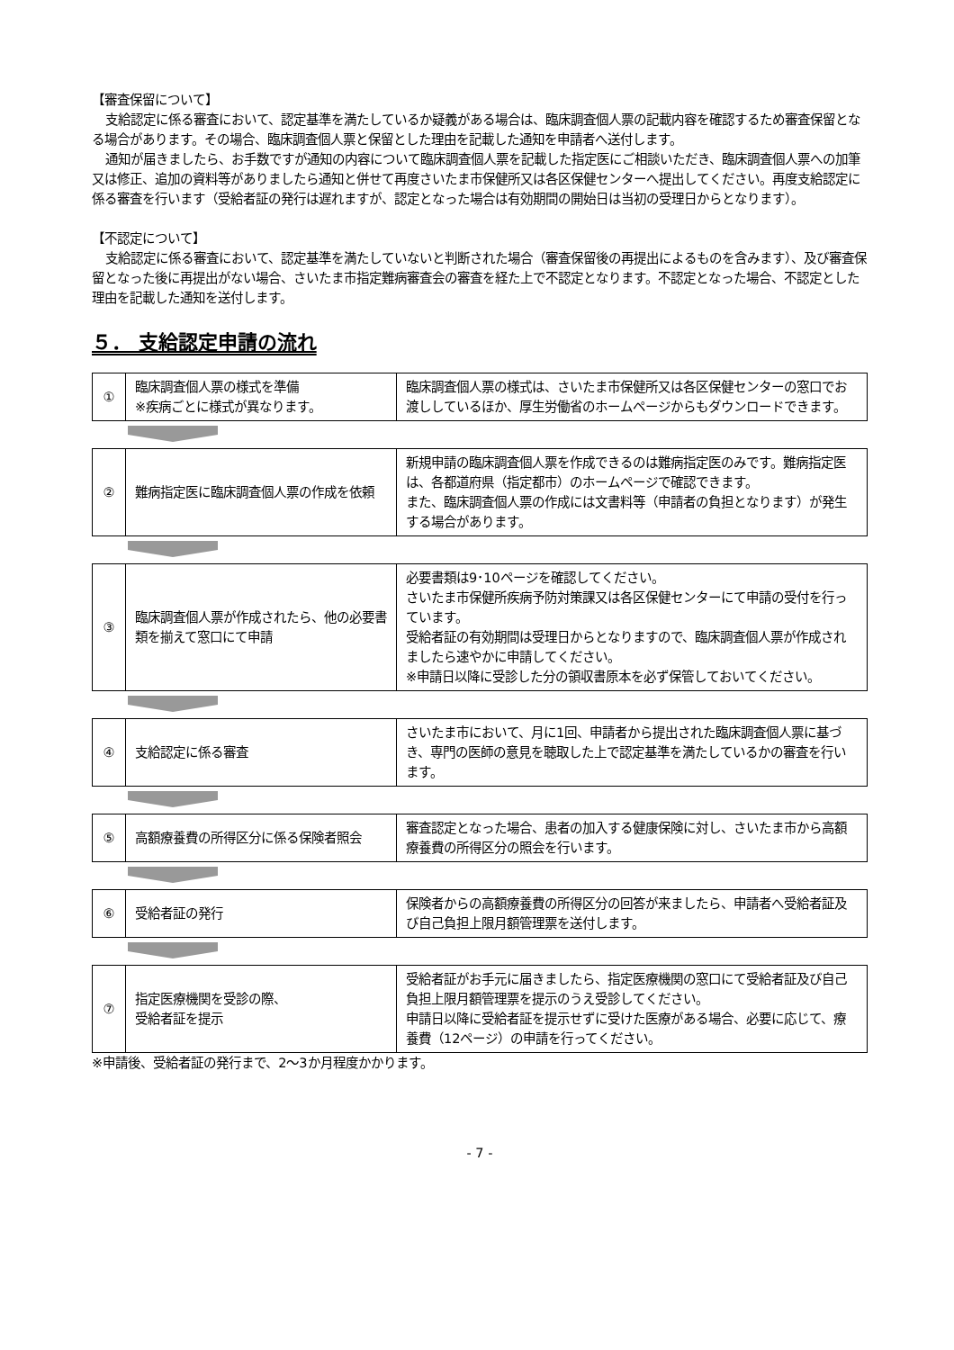【審査保留について】
支給認定に係る審査において、認定基準を満たしているか疑義がある場合は、臨床調査個人票の記載内容を確認するため審査保留となる場合があります。その場合、臨床調査個人票と保留とした理由を記載した通知を申請者へ送付します。
通知が届きましたら、お手数ですが通知の内容について臨床調査個人票を記載した指定医にご相談いただき、臨床調査個人票への加筆又は修正、追加の資料等がありましたら通知と併せて再度さいたま市保健所又は各区保健センターへ提出してください。再度支給認定に係る審査を行います（受給者証の発行は遅れますが、認定となった場合は有効期間の開始日は当初の受理日からとなります）。
【不認定について】
支給認定に係る審査において、認定基準を満たしていないと判断された場合（審査保留後の再提出によるものを含みます）、及び審査保留となった後に再提出がない場合、さいたま市指定難病審査会の審査を経た上で不認定となります。不認定となった場合、不認定とした理由を記載した通知を送付します。
５． 支給認定申請の流れ
| ① | 臨床調査個人票の様式を準備 ※疾病ごとに様式が異なります。 | 臨床調査個人票の様式は、さいたま市保健所又は各区保健センターの窓口でお渡ししているほか、厚生労働省のホームページからもダウンロードできます。 |
| ② | 難病指定医に臨床調査個人票の作成を依頼 | 新規申請の臨床調査個人票を作成できるのは難病指定医のみです。難病指定医は、各都道府県（指定都市）のホームページで確認できます。 また、臨床調査個人票の作成には文書料等（申請者の負担となります）が発生する場合があります。 |
| ③ | 臨床調査個人票が作成されたら、他の必要書類を揃えて窓口にて申請 | 必要書類は9･10ページを確認してください。 さいたま市保健所疾病予防対策課又は各区保健センターにて申請の受付を行っています。 受給者証の有効期間は受理日からとなりますので、臨床調査個人票が作成されましたら速やかに申請してください。 ※申請日以降に受診した分の領収書原本を必ず保管しておいてください。 |
| ④ | 支給認定に係る審査 | さいたま市において、月に1回、申請者から提出された臨床調査個人票に基づき、専門の医師の意見を聴取した上で認定基準を満たしているかの審査を行います。 |
| ⑤ | 高額療養費の所得区分に係る保険者照会 | 審査認定となった場合、患者の加入する健康保険に対し、さいたま市から高額療養費の所得区分の照会を行います。 |
| ⑥ | 受給者証の発行 | 保険者からの高額療養費の所得区分の回答が来ましたら、申請者へ受給者証及び自己負担上限月額管理票を送付します。 |
| ⑦ | 指定医療機関を受診の際、 受給者証を提示 | 受給者証がお手元に届きましたら、指定医療機関の窓口にて受給者証及び自己負担上限月額管理票を提示のうえ受診してください。 申請日以降に受給者証を提示せずに受けた医療がある場合、必要に応じて、療養費（12ページ）の申請を行ってください。 |
※申請後、受給者証の発行まで、2～3か月程度かかります。
- 7 -